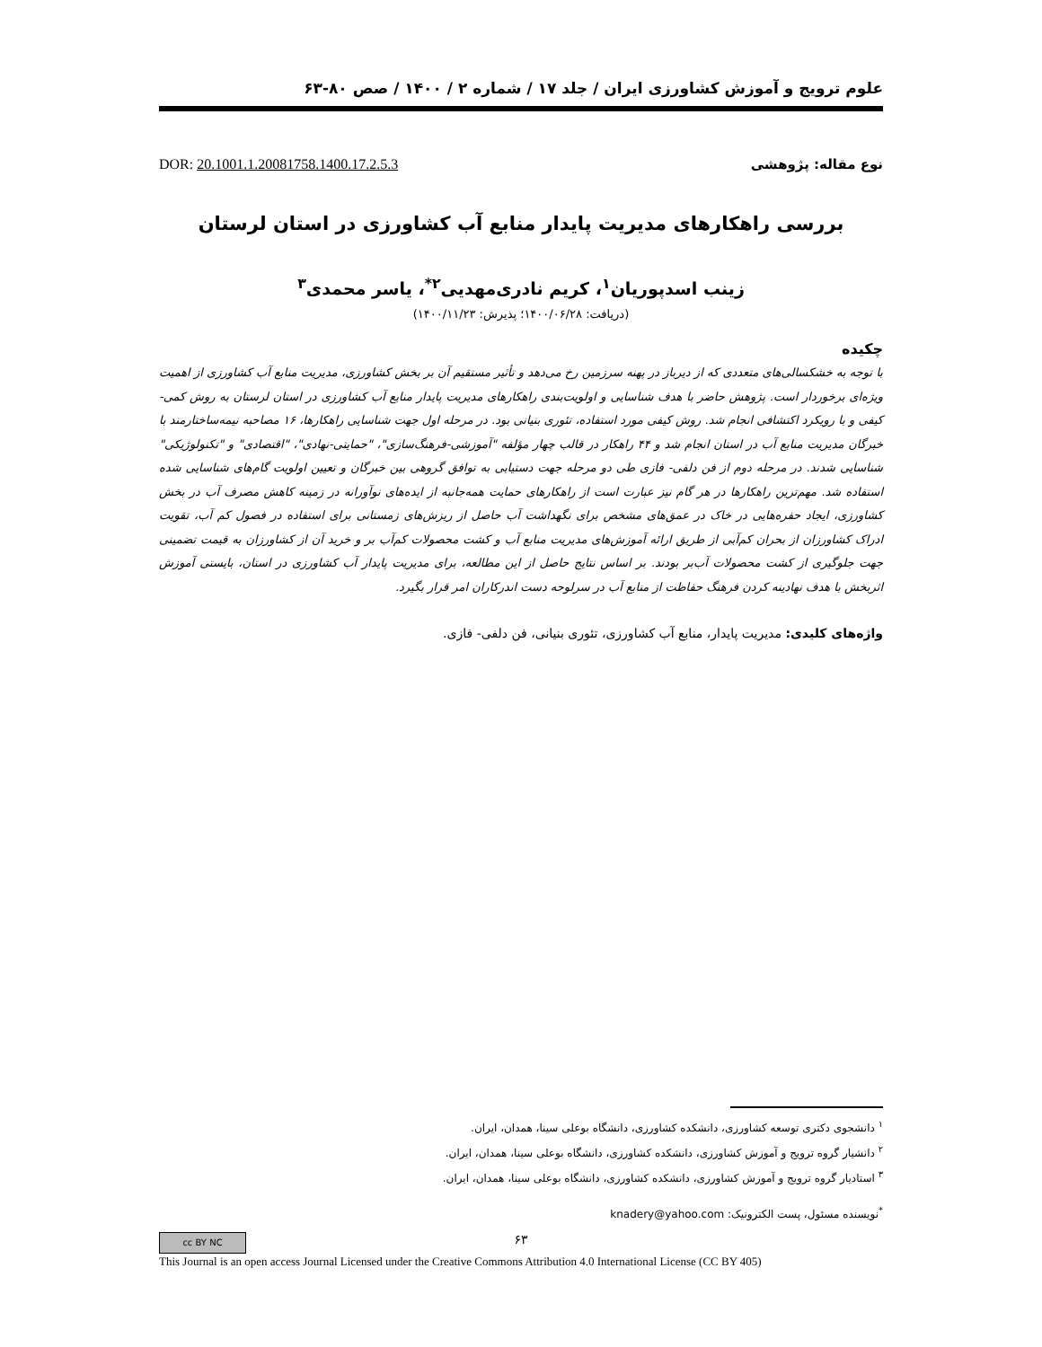علوم ترویج و آموزش کشاورزی ایران / جلد ۱۷ / شماره ۲ / ۱۴۰۰ / صص ۸۰-۶۳
DOR: 20.1001.1.20081758.1400.17.2.5.3 نوع مقاله: پژوهشی
بررسی راهکارهای مدیریت پایدار منابع آب کشاورزی در استان لرستان
زینب اسدپوریان<sup>۱</sup>، کریم نادری‌مهدیی<sup>۲*</sup>، یاسر محمدی<sup>۳</sup>
(دریافت: ۱۴۰۰/۰۶/۲۸؛ پذیرش: ۱۴۰۰/۱۱/۲۳)
چکیده
با توجه به خشکسالی‌های متعددی که از دیرباز در پهنه سرزمین رخ می‌دهد و تأثیر مستقیم آن بر بخش کشاورزی، مدیریت منابع آب کشاورزی از اهمیت ویژه‌ای برخوردار است. پژوهش حاضر با هدف شناسایی و اولویت‌بندی راهکارهای مدیریت پایدار منابع آب کشاورزی در استان لرستان به روش کمی-کیفی و با رویکرد اکتشافی انجام شد. روش کیفی مورد استفاده، تئوری بنیانی بود. در مرحله اول جهت شناسایی راهکارها، ۱۶ مصاحبه نیمه‌ساختارمند با خبرگان مدیریت منابع آب در استان انجام شد و ۴۴ راهکار در قالب چهار مؤلفه "آموزشی-فرهنگ‌سازی"، "حمایتی-نهادی"، "اقتصادی" و "تکنولوژیکی" شناسایی شدند. در مرحله دوم از فن دلفی- فازی طی دو مرحله جهت دستیابی به توافق گروهی بین خبرگان و تعیین اولویت گام‌های شناسایی شده استفاده شد. مهم‌ترین راهکارها در هر گام نیز عبارت است از راهکارهای حمایت همه‌جانبه از ایده‌های نوآورانه در زمینه کاهش مصرف آب در بخش کشاورزی، ایجاد حفره‌هایی در خاک در عمق‌های مشخص برای نگهداشت آب حاصل از ریزش‌های زمستانی برای استفاده در فصول کم آب، تقویت ادراک کشاورزان از بحران کم‌آبی از طریق ارائه آموزش‌های مدیریت منابع آب و کشت محصولات کم‌آب بر و خرید آن از کشاورزان به قیمت تضمینی جهت جلوگیری از کشت محصولات آب‌بر بودند. بر اساس نتایج حاصل از این مطالعه، برای مدیریت پایدار آب کشاورزی در استان، بایستی آموزش اثربخش با هدف نهادینه کردن فرهنگ حفاظت از منابع آب در سرلوحه دست اندرکاران امر قرار بگیرد.
واژه‌های کلیدی: مدیریت پایدار، منابع آب کشاورزی، تئوری بنیانی، فن دلفی- فازی.
<sup>۱</sup> دانشجوی دکتری توسعه کشاورزی، دانشکده کشاورزی، دانشگاه بوعلی سینا، همدان، ایران.
<sup>۲</sup> دانشیار گروه ترویج و آموزش کشاورزی، دانشکده کشاورزی، دانشگاه بوعلی سینا، همدان، ایران.
<sup>۳</sup> استادیار گروه ترویج و آموزش کشاورزی، دانشکده کشاورزی، دانشگاه بوعلی سینا، همدان، ایران.
<sup>*</sup> نویسنده مسئول، پست الکترونیک: knadery@yahoo.com
۶۳ cc BY NC
This Journal is an open access Journal Licensed under the Creative Commons Attribution 4.0 International License (CC BY 405)